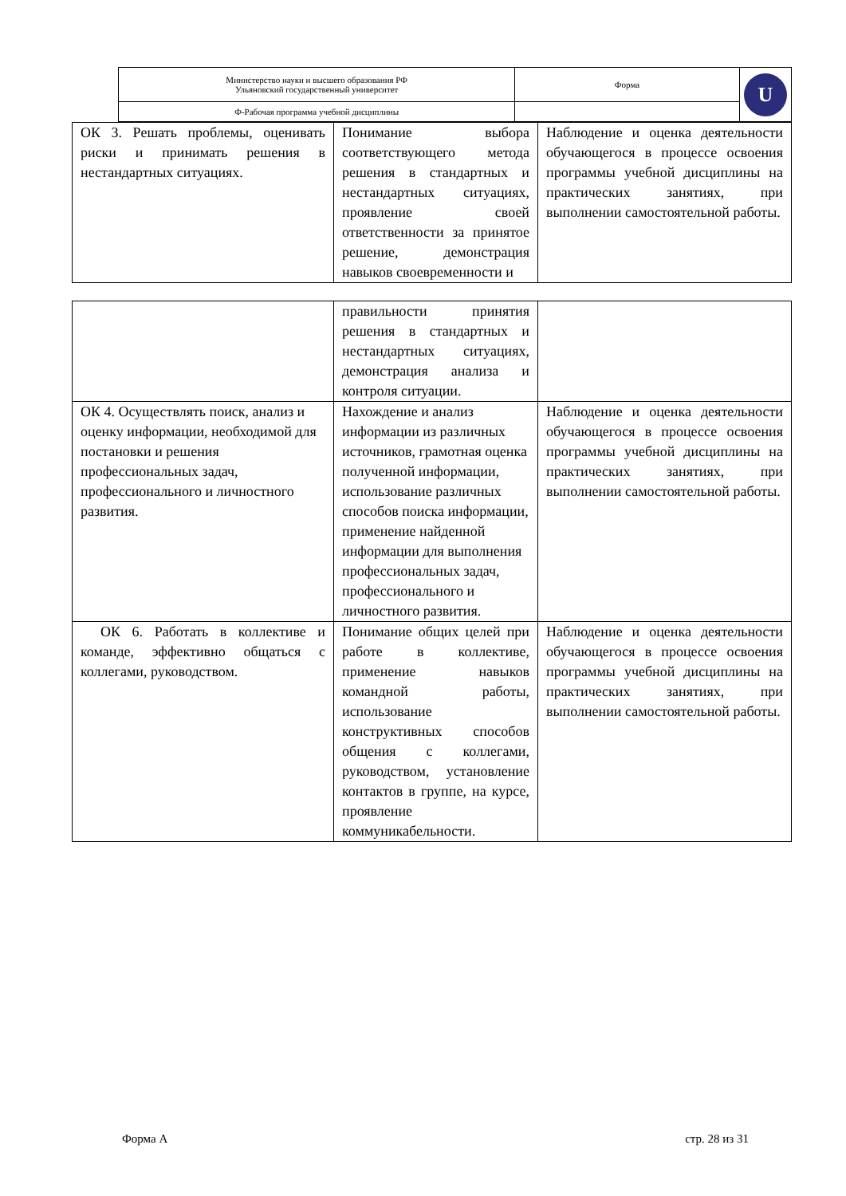| Министерство науки и высшего образования РФ Ульяновский государственный университет | Форма | U |
| Ф-Рабочая программа учебной дисциплины | | |
| ОК 3. Решать проблемы, оценивать риски и принимать решения в нестандартных ситуациях. | Понимание выбора соответствующего метода решения в стандартных и нестандартных ситуациях, проявление своей ответственности за принятое решение, демонстрация навыков своевременности и | Наблюдение и оценка деятельности обучающегося в процессе освоения программы учебной дисциплины на практических занятиях, при выполнении самостоятельной работы. |
| | правильности принятия решения в стандартных и нестандартных ситуациях, демонстрация анализа и контроля ситуации. | |
| ОК 4. Осуществлять поиск, анализ и оценку информации, необходимой для постановки и решения профессиональных задач, профессионального и личностного развития. | Нахождение и анализ информации из различных источников, грамотная оценка полученной информации, использование различных способов поиска информации, применение найденной информации для выполнения профессиональных задач, профессионального и личностного развития. | Наблюдение и оценка деятельности обучающегося в процессе освоения программы учебной дисциплины на практических занятиях, при выполнении самостоятельной работы. |
| ОК 6. Работать в коллективе и команде, эффективно общаться с коллегами, руководством. | Понимание общих целей при работе в коллективе, применение навыков командной работы, использование конструктивных способов общения с коллегами, руководством, установление контактов в группе, на курсе, проявление коммуникабельности. | Наблюдение и оценка деятельности обучающегося в процессе освоения программы учебной дисциплины на практических занятиях, при выполнении самостоятельной работы. |
Форма А стр. 28 из 31